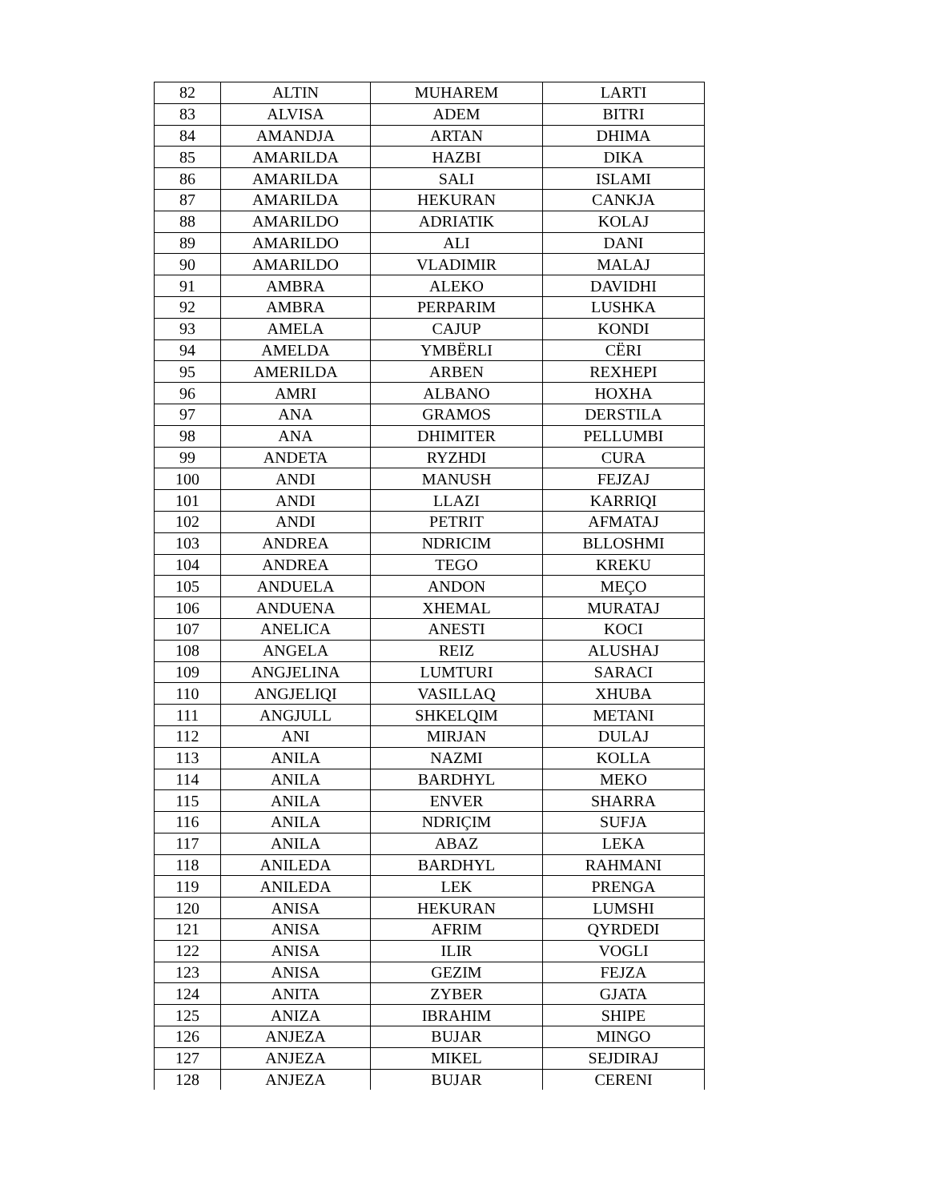| 82 | ALTIN | MUHAREM | LARTI |
| 83 | ALVISA | ADEM | BITRI |
| 84 | AMANDJA | ARTAN | DHIMA |
| 85 | AMARILDA | HAZBI | DIKA |
| 86 | AMARILDA | SALI | ISLAMI |
| 87 | AMARILDA | HEKURAN | CANKJA |
| 88 | AMARILDO | ADRIATIK | KOLAJ |
| 89 | AMARILDO | ALI | DANI |
| 90 | AMARILDO | VLADIMIR | MALAJ |
| 91 | AMBRA | ALEKO | DAVIDHI |
| 92 | AMBRA | PERPARIM | LUSHKA |
| 93 | AMELA | CAJUP | KONDI |
| 94 | AMELDA | YMBËRLI | CËRI |
| 95 | AMERILDA | ARBEN | REXHEPI |
| 96 | AMRI | ALBANO | HOXHA |
| 97 | ANA | GRAMOS | DERSTILA |
| 98 | ANA | DHIMITER | PELLUMBI |
| 99 | ANDETA | RYZHDI | CURA |
| 100 | ANDI | MANUSH | FEJZAJ |
| 101 | ANDI | LLAZI | KARRIQI |
| 102 | ANDI | PETRIT | AFMATAJ |
| 103 | ANDREA | NDRICIM | BLLOSHMI |
| 104 | ANDREA | TEGO | KREKU |
| 105 | ANDUELA | ANDON | MEÇO |
| 106 | ANDUENA | XHEMAL | MURATAJ |
| 107 | ANELICA | ANESTI | KOCI |
| 108 | ANGELA | REIZ | ALUSHAJ |
| 109 | ANGJELINA | LUMTURI | SARACI |
| 110 | ANGJELIQI | VASILLAQ | XHUBA |
| 111 | ANGJULL | SHKELQIM | METANI |
| 112 | ANI | MIRJAN | DULAJ |
| 113 | ANILA | NAZMI | KOLLA |
| 114 | ANILA | BARDHYL | MEKO |
| 115 | ANILA | ENVER | SHARRA |
| 116 | ANILA | NDRIÇIM | SUFJA |
| 117 | ANILA | ABAZ | LEKA |
| 118 | ANILEDA | BARDHYL | RAHMANI |
| 119 | ANILEDA | LEK | PRENGA |
| 120 | ANISA | HEKURAN | LUMSHI |
| 121 | ANISA | AFRIM | QYRDEDI |
| 122 | ANISA | ILIR | VOGLI |
| 123 | ANISA | GEZIM | FEJZA |
| 124 | ANITA | ZYBER | GJATA |
| 125 | ANIZA | IBRAHIM | SHIPE |
| 126 | ANJEZA | BUJAR | MINGO |
| 127 | ANJEZA | MIKEL | SEJDIRAJ |
| 128 | ANJEZA | BUJAR | CERENI |